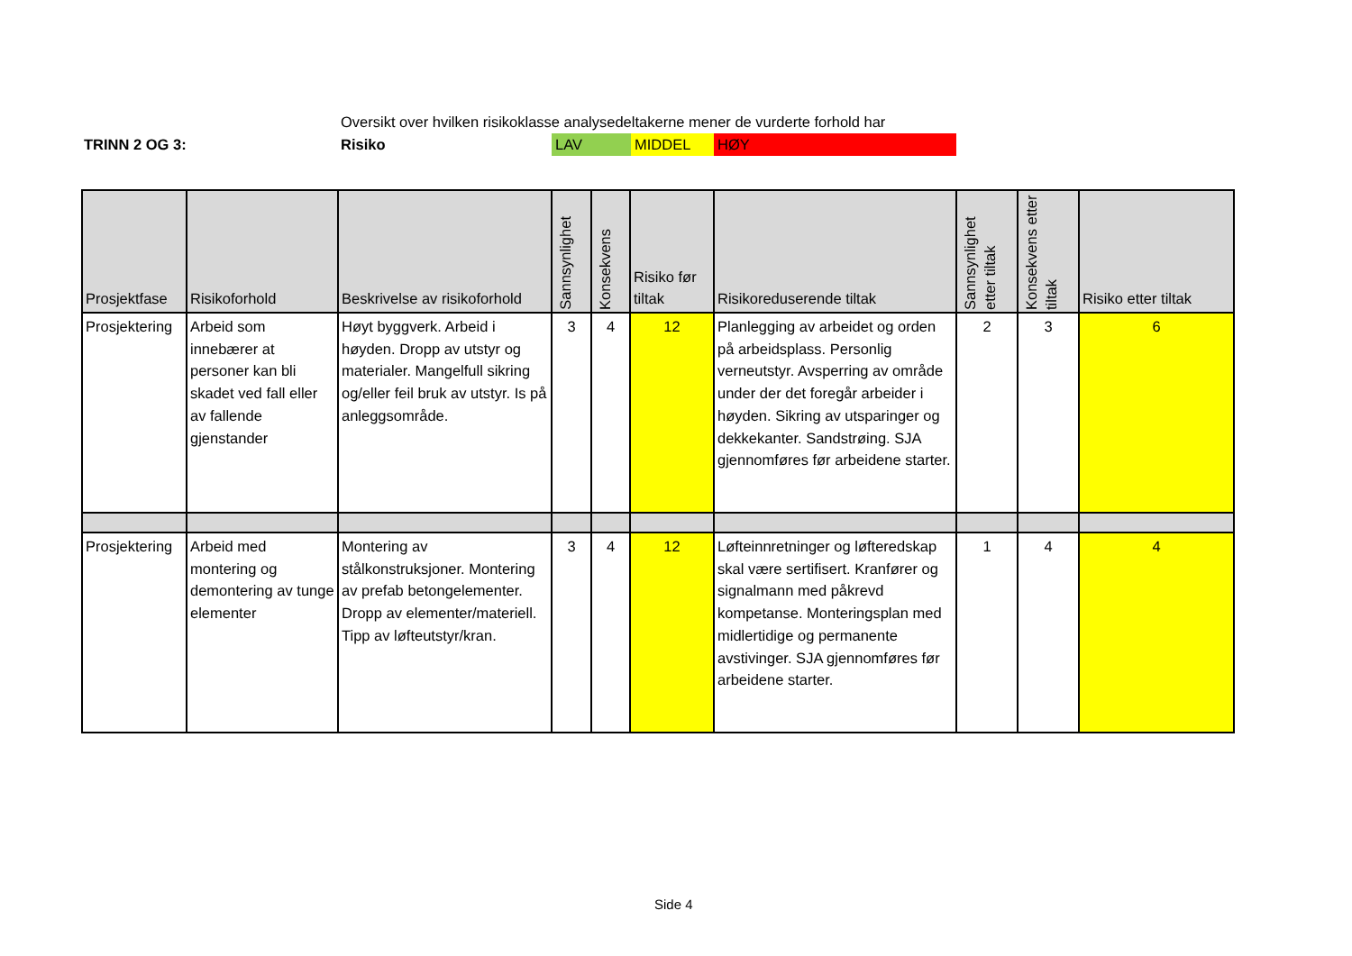Oversikt over hvilken risikoklasse analysedeltakerne mener de vurderte forhold har
TRINN 2 OG 3: Risiko LAV MIDDEL HØY
| Prosjektfase | Risikoforhold | Beskrivelse av risikoforhold | Sannsynlighet | Konsekvens | Risiko før tiltak | Risikoreduserende tiltak | Sannsynlighet etter tiltak | Konsekvens etter tiltak | Risiko etter tiltak |
| --- | --- | --- | --- | --- | --- | --- | --- | --- | --- |
| Prosjektering | Arbeid som innebærer at personer kan bli skadet ved fall eller av fallende gjenstander | Høyt byggverk. Arbeid i høyden. Dropp av utstyr og materialer. Mangelfull sikring og/eller feil bruk av utstyr. Is på anleggsområde. | 3 | 4 | 12 | Planlegging av arbeidet og orden på arbeidsplass. Personlig verneutstyr. Avsperring av område under der det foregår arbeider i høyden. Sikring av utsparinger og dekkekanter. Sandstrøing. SJA gjennomføres før arbeidene starter. | 2 | 3 | 6 |
| Prosjektering | Arbeid med montering og demontering av tunge elementer | Montering av stålkonstruksjoner. Montering av prefab betongelementer. Dropp av elementer/materiell. Tipp av løfteutstyr/kran. | 3 | 4 | 12 | Løfteinnretninger og løfteredskap skal være sertifisert. Kranfører og signalmann med påkrevd kompetanse. Monteringsplan med midlertidige og permanente avstivinger. SJA gjennomføres før arbeidene starter. | 1 | 4 | 4 |
Side 4